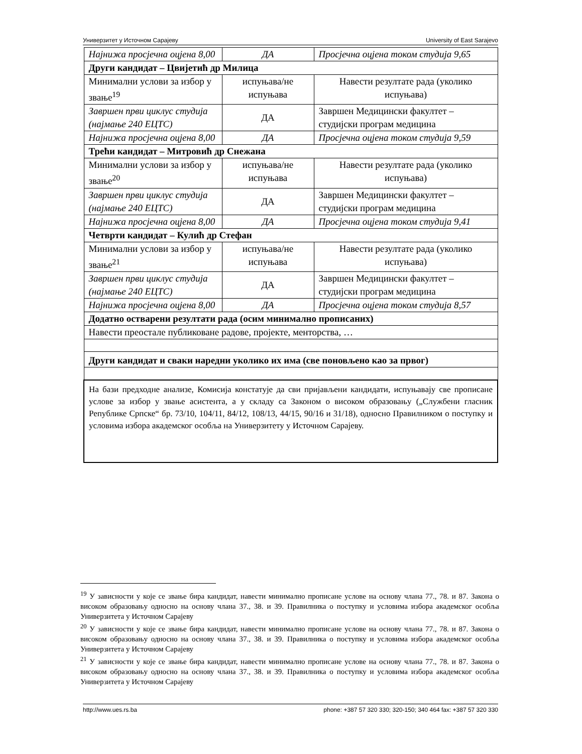Универзитет у Источном Сарајеву University of East Sarajevo
| Најнижа просјечна оцјена 8,00 | ДА | Просјечна оцјена током студија 9,65 |
| Други кандидат – Цвијетић др Милица | | |
| Минимални услови за избор у звање<sup>19</sup> | испуњава/не испуњава | Навести резултате рада (уколико испуњава) |
| Завршен први циклус студија (најмање 240 ЕЦТС) | ДА | Завршен Медицински факултет – студијски програм медицина |
| Најнижа просјечна оцјена 8,00 | ДА | Просјечна оцјена током студија 9,59 |
| Трећи кандидат – Митровић др Снежана | | |
| Минимални услови за избор у звање<sup>20</sup> | испуњава/не испуњава | Навести резултате рада (уколико испуњава) |
| Завршен први циклус студија (најмање 240 ЕЦТС) | ДА | Завршен Медицински факултет – студијски програм медицина |
| Најнижа просјечна оцјена 8,00 | ДА | Просјечна оцјена током студија 9,41 |
| Четврти кандидат – Кулић др Стефан | | |
| Минимални услови за избор у звање<sup>21</sup> | испуњава/не испуњава | Навести резултате рада (уколико испуњава) |
| Завршен први циклус студија (најмање 240 ЕЦТС) | ДА | Завршен Медицински факултет – студијски програм медицина |
| Најнижа просјечна оцјена 8,00 | ДА | Просјечна оцјена током студија 8,57 |
| Додатно остварени резултати рада (осим минимално прописаних) | | |
| Навести преостале публиковане радове, пројекте, менторства, … | | |
| Други кандидат и сваки наредни уколико их има (све поновљено као за првог) | | |
| На бази предходне анализе, Комисија констатује да сви пријављени кандидати, испуњавају све прописане услове за избор у звање асистента, а у складу са Законом о високом образовању („Службени гласник Републике Српске“ бр. 73/10, 104/11, 84/12, 108/13, 44/15, 90/16 и 31/18), односно Правилником о поступку и условима избора академског особља на Универзитету у Источном Сарајеву. | | |
<sup>19</sup> У зависности у које се звање бира кандидат, навести минимално прописане услове на основу члана 77., 78. и 87. Закона о високом образовању односно на основу члана 37., 38. и 39. Правилника о поступку и условима избора академског особља Универзитета у Источном Сарајеву
<sup>20</sup> У зависности у које се звање бира кандидат, навести минимално прописане услове на основу члана 77., 78. и 87. Закона о високом образовању односно на основу члана 37., 38. и 39. Правилника о поступку и условима избора академског особља Универзитета у Источном Сарајеву
<sup>21</sup> У зависности у које се звање бира кандидат, навести минимално прописане услове на основу члана 77., 78. и 87. Закона о високом образовању односно на основу члана 37., 38. и 39. Правилника о поступку и условима избора академског особља Универзитета у Источном Сарајеву
http://www.ues.rs.ba phone: +387 57 320 330; 320-150; 340 464 fax: +387 57 320 330